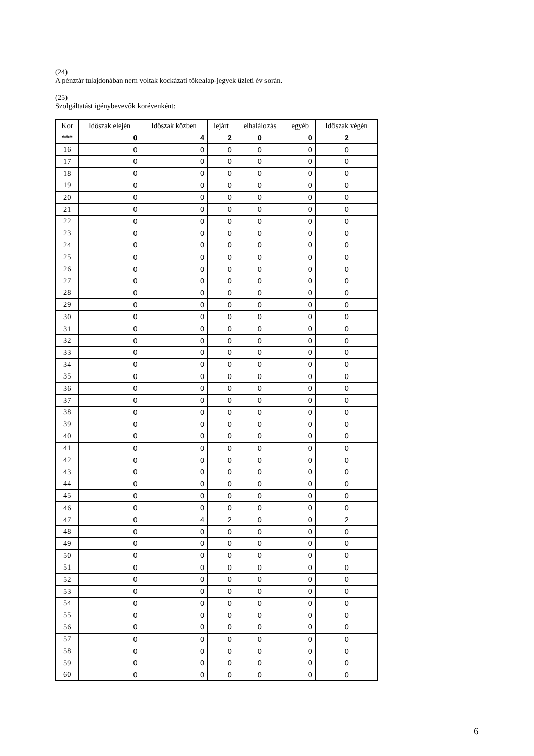(24)
A pénztár tulajdonában nem voltak kockázati tőkealap-jegyek üzleti év során.
(25)
Szolgáltatást igénybevevők korévenként:
| Kor | Időszak elején | Időszak közben | lejárt | elhalálozás | egyéb | Időszak végén |
| --- | --- | --- | --- | --- | --- | --- |
| *** | 0 | 4 | 2 | 0 | 0 | 2 |
| 16 | 0 | 0 | 0 | 0 | 0 | 0 |
| 17 | 0 | 0 | 0 | 0 | 0 | 0 |
| 18 | 0 | 0 | 0 | 0 | 0 | 0 |
| 19 | 0 | 0 | 0 | 0 | 0 | 0 |
| 20 | 0 | 0 | 0 | 0 | 0 | 0 |
| 21 | 0 | 0 | 0 | 0 | 0 | 0 |
| 22 | 0 | 0 | 0 | 0 | 0 | 0 |
| 23 | 0 | 0 | 0 | 0 | 0 | 0 |
| 24 | 0 | 0 | 0 | 0 | 0 | 0 |
| 25 | 0 | 0 | 0 | 0 | 0 | 0 |
| 26 | 0 | 0 | 0 | 0 | 0 | 0 |
| 27 | 0 | 0 | 0 | 0 | 0 | 0 |
| 28 | 0 | 0 | 0 | 0 | 0 | 0 |
| 29 | 0 | 0 | 0 | 0 | 0 | 0 |
| 30 | 0 | 0 | 0 | 0 | 0 | 0 |
| 31 | 0 | 0 | 0 | 0 | 0 | 0 |
| 32 | 0 | 0 | 0 | 0 | 0 | 0 |
| 33 | 0 | 0 | 0 | 0 | 0 | 0 |
| 34 | 0 | 0 | 0 | 0 | 0 | 0 |
| 35 | 0 | 0 | 0 | 0 | 0 | 0 |
| 36 | 0 | 0 | 0 | 0 | 0 | 0 |
| 37 | 0 | 0 | 0 | 0 | 0 | 0 |
| 38 | 0 | 0 | 0 | 0 | 0 | 0 |
| 39 | 0 | 0 | 0 | 0 | 0 | 0 |
| 40 | 0 | 0 | 0 | 0 | 0 | 0 |
| 41 | 0 | 0 | 0 | 0 | 0 | 0 |
| 42 | 0 | 0 | 0 | 0 | 0 | 0 |
| 43 | 0 | 0 | 0 | 0 | 0 | 0 |
| 44 | 0 | 0 | 0 | 0 | 0 | 0 |
| 45 | 0 | 0 | 0 | 0 | 0 | 0 |
| 46 | 0 | 0 | 0 | 0 | 0 | 0 |
| 47 | 0 | 4 | 2 | 0 | 0 | 2 |
| 48 | 0 | 0 | 0 | 0 | 0 | 0 |
| 49 | 0 | 0 | 0 | 0 | 0 | 0 |
| 50 | 0 | 0 | 0 | 0 | 0 | 0 |
| 51 | 0 | 0 | 0 | 0 | 0 | 0 |
| 52 | 0 | 0 | 0 | 0 | 0 | 0 |
| 53 | 0 | 0 | 0 | 0 | 0 | 0 |
| 54 | 0 | 0 | 0 | 0 | 0 | 0 |
| 55 | 0 | 0 | 0 | 0 | 0 | 0 |
| 56 | 0 | 0 | 0 | 0 | 0 | 0 |
| 57 | 0 | 0 | 0 | 0 | 0 | 0 |
| 58 | 0 | 0 | 0 | 0 | 0 | 0 |
| 59 | 0 | 0 | 0 | 0 | 0 | 0 |
| 60 | 0 | 0 | 0 | 0 | 0 | 0 |
6